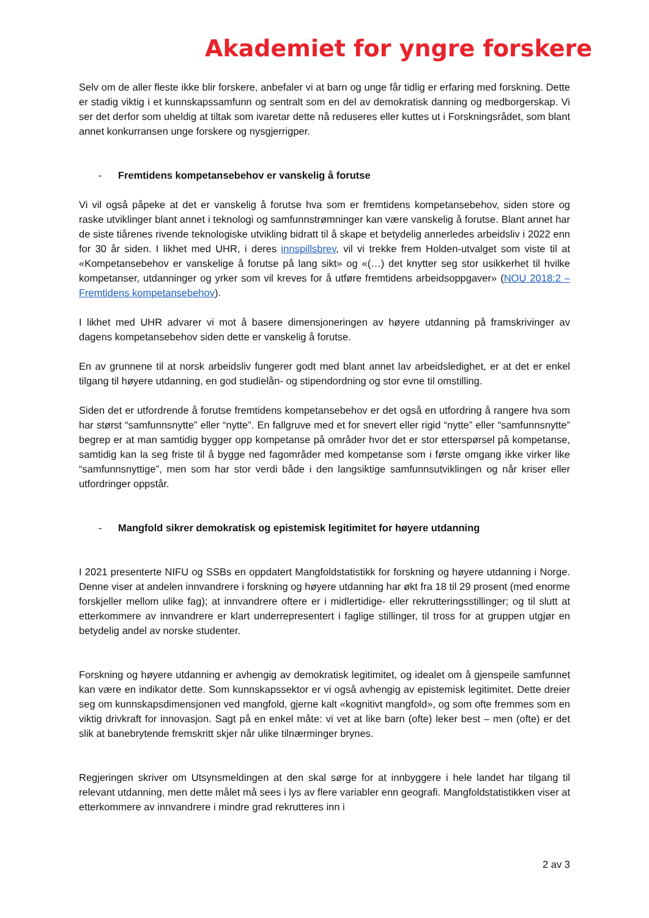Akademiet for yngre forskere
Selv om de aller fleste ikke blir forskere, anbefaler vi at barn og unge får tidlig er erfaring med forskning. Dette er stadig viktig i et kunnskapssamfunn og sentralt som en del av demokratisk danning og medborgerskap. Vi ser det derfor som uheldig at tiltak som ivaretar dette nå reduseres eller kuttes ut i Forskningsrådet, som blant annet konkurransen unge forskere og nysgjerrigper.
- Fremtidens kompetansebehov er vanskelig å forutse
Vi vil også påpeke at det er vanskelig å forutse hva som er fremtidens kompetansebehov, siden store og raske utviklinger blant annet i teknologi og samfunnstrømninger kan være vanskelig å forutse. Blant annet har de siste tiårenes rivende teknologiske utvikling bidratt til å skape et betydelig annerledes arbeidsliv i 2022 enn for 30 år siden. I likhet med UHR, i deres innspillsbrev, vil vi trekke frem Holden-utvalget som viste til at «Kompetansebehov er vanskelige å forutse på lang sikt» og «(…) det knytter seg stor usikkerhet til hvilke kompetanser, utdanninger og yrker som vil kreves for å utføre fremtidens arbeidsoppgaver» (NOU 2018:2 – Fremtidens kompetansebehov).
I likhet med UHR advarer vi mot å basere dimensjoneringen av høyere utdanning på framskrivinger av dagens kompetansebehov siden dette er vanskelig å forutse.
En av grunnene til at norsk arbeidsliv fungerer godt med blant annet lav arbeidsledighet, er at det er enkel tilgang til høyere utdanning, en god studielån- og stipendordning og stor evne til omstilling.
Siden det er utfordrende å forutse fremtidens kompetansebehov er det også en utfordring å rangere hva som har størst “samfunnsnytte” eller “nytte”. En fallgruve med et for snevert eller rigid “nytte” eller “samfunnsnytte” begrep er at man samtidig bygger opp kompetanse på områder hvor det er stor etterspørsel på kompetanse, samtidig kan la seg friste til å bygge ned fagområder med kompetanse som i første omgang ikke virker like “samfunnsnyttige”, men som har stor verdi både i den langsiktige samfunnsutviklingen og når kriser eller utfordringer oppstår.
- Mangfold sikrer demokratisk og epistemisk legitimitet for høyere utdanning
I 2021 presenterte NIFU og SSBs en oppdatert Mangfoldstatistikk for forskning og høyere utdanning i Norge. Denne viser at andelen innvandrere i forskning og høyere utdanning har økt fra 18 til 29 prosent (med enorme forskjeller mellom ulike fag); at innvandrere oftere er i midlertidige- eller rekrutteringsstillinger; og til slutt at etterkommere av innvandrere er klart underrepresentert i faglige stillinger, til tross for at gruppen utgjør en betydelig andel av norske studenter.
Forskning og høyere utdanning er avhengig av demokratisk legitimitet, og idealet om å gjenspeile samfunnet kan være en indikator dette. Som kunnskapssektor er vi også avhengig av epistemisk legitimitet. Dette dreier seg om kunnskapsdimensjonen ved mangfold, gjerne kalt «kognitivt mangfold», og som ofte fremmes som en viktig drivkraft for innovasjon. Sagt på en enkel måte: vi vet at like barn (ofte) leker best – men (ofte) er det slik at banebrytende fremskritt skjer når ulike tilnærminger brynes.
Regjeringen skriver om Utsynsmeldingen at den skal sørge for at innbyggere i hele landet har tilgang til relevant utdanning, men dette målet må sees i lys av flere variabler enn geografi. Mangfoldstatistikken viser at etterkommere av innvandrere i mindre grad rekrutteres inn i
2 av 3